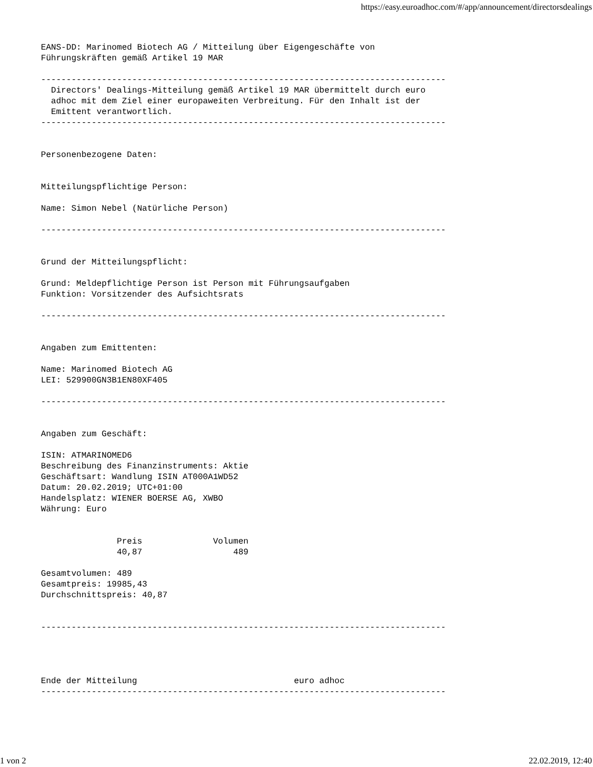https://easy.euroadhoc.com/#/app/announcement/directorsdealings
EANS-DD: Marinomed Biotech AG / Mitteilung über Eigengeschäfte von
Führungskräften gemäß Artikel 19 MAR

--------------------------------------------------------------------------------
  Directors' Dealings-Mitteilung gemäß Artikel 19 MAR übermittelt durch euro
  adhoc mit dem Ziel einer europaweiten Verbreitung. Für den Inhalt ist der
  Emittent verantwortlich.
--------------------------------------------------------------------------------


Personenbezogene Daten:


Mitteilungspflichtige Person:

Name: Simon Nebel (Natürliche Person)

--------------------------------------------------------------------------------


Grund der Mitteilungspflicht:

Grund: Meldepflichtige Person ist Person mit Führungsaufgaben
Funktion: Vorsitzender des Aufsichtsrats

--------------------------------------------------------------------------------


Angaben zum Emittenten:

Name: Marinomed Biotech AG
LEI: 529900GN3B1EN80XF405

--------------------------------------------------------------------------------


Angaben zum Geschäft:

ISIN: ATMARINOMED6
Beschreibung des Finanzinstruments: Aktie
Geschäftsart: Wandlung ISIN AT000A1WD52
Datum: 20.02.2019; UTC+01:00
Handelsplatz: WIENER BOERSE AG, XWBO
Währung: Euro


               Preis              Volumen
               40,87                  489

Gesamtvolumen: 489
Gesamtpreis: 19985,43
Durchschnittspreis: 40,87


--------------------------------------------------------------------------------




Ende der Mitteilung                               euro adhoc
--------------------------------------------------------------------------------
1 von 2 22.02.2019, 12:40